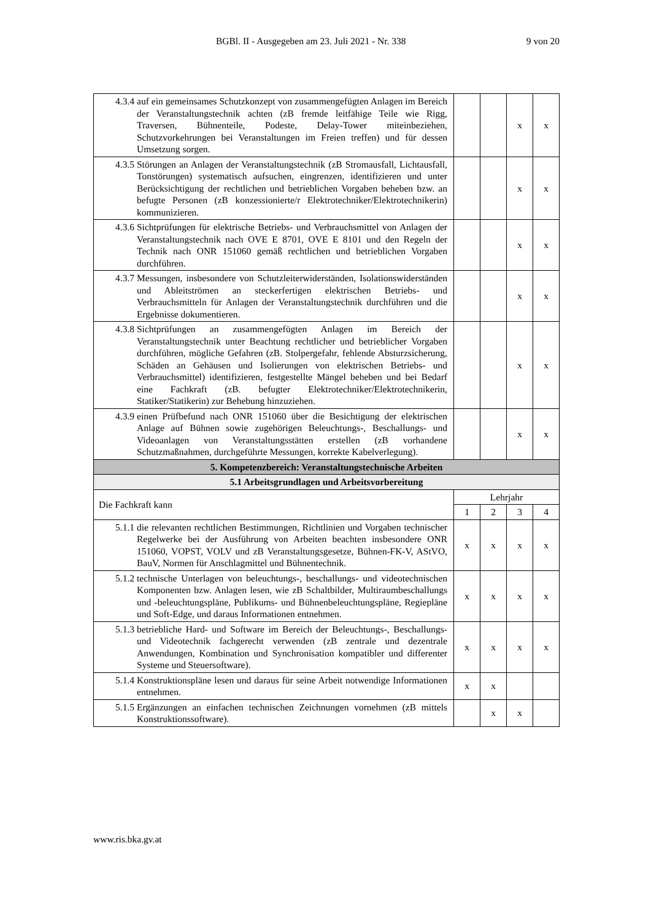BGBl. II - Ausgegeben am 23. Juli 2021 - Nr. 338 9 von 20
| 4.3.4 auf ein gemeinsames Schutzkonzept von zusammengefügten Anlagen im Bereich der Veranstaltungstechnik achten (zB fremde leitfähige Teile wie Rigg, Traversen, Bühnenteile, Podeste, Delay-Tower miteinbeziehen, Schutzvorkehrungen bei Veranstaltungen im Freien treffen) und für dessen Umsetzung sorgen. | | | x | x |
| 4.3.5 Störungen an Anlagen der Veranstaltungstechnik (zB Stromausfall, Lichtausfall, Tonstörungen) systematisch aufsuchen, eingrenzen, identifizieren und unter Berücksichtigung der rechtlichen und betrieblichen Vorgaben beheben bzw. an befugte Personen (zB konzessionierte/r Elektrotechniker/Elektrotechnikerin) kommunizieren. | | | x | x |
| 4.3.6 Sichtprüfungen für elektrische Betriebs- und Verbrauchsmittel von Anlagen der Veranstaltungstechnik nach OVE E 8701, OVE E 8101 und den Regeln der Technik nach ONR 151060 gemäß rechtlichen und betrieblichen Vorgaben durchführen. | | | x | x |
| 4.3.7 Messungen, insbesondere von Schutzleiterwiderständen, Isolationswiderständen und Ableitströmen an steckerfertigen elektrischen Betriebs- und Verbrauchsmitteln für Anlagen der Veranstaltungstechnik durchführen und die Ergebnisse dokumentieren. | | | x | x |
| 4.3.8 Sichtprüfungen an zusammengefügten Anlagen im Bereich der Veranstaltungstechnik unter Beachtung rechtlicher und betrieblicher Vorgaben durchführen, mögliche Gefahren (zB. Stolpergefahr, fehlende Absturzsicherung, Schäden an Gehäusen und Isolierungen von elektrischen Betriebs- und Verbrauchsmittel) identifizieren, festgestellte Mängel beheben und bei Bedarf eine Fachkraft (zB. befugter Elektrotechniker/Elektrotechnikerin, Statiker/Statikerin) zur Behebung hinzuziehen. | | | x | x |
| 4.3.9 einen Prüfbefund nach ONR 151060 über die Besichtigung der elektrischen Anlage auf Bühnen sowie zugehörigen Beleuchtungs-, Beschallungs- und Videoanlagen von Veranstaltungsstätten erstellen (zB vorhandene Schutzmaßnahmen, durchgeführte Messungen, korrekte Kabelverlegung). | | | x | x |
| 5. Kompetenzbereich: Veranstaltungstechnische Arbeiten | | | | |
| 5.1 Arbeitsgrundlagen und Arbeitsvorbereitung | | | | |
| Die Fachkraft kann | Lehrjahr | | | |
| | 1 | 2 | 3 | 4 |
| 5.1.1 die relevanten rechtlichen Bestimmungen, Richtlinien und Vorgaben technischer Regelwerke bei der Ausführung von Arbeiten beachten insbesondere ONR 151060, VOPST, VOLV und zB Veranstaltungsgesetze, Bühnen-FK-V, AStVO, BauV, Normen für Anschlagmittel und Bühnentechnik. | x | x | x | x |
| 5.1.2 technische Unterlagen von beleuchtungs-, beschallungs- und videotechnischen Komponenten bzw. Anlagen lesen, wie zB Schaltbilder, Multiraumbeschallungs und -beleuchtungspläne, Publikums- und Bühnenbeleuchtungspläne, Regiepläne und Soft-Edge, und daraus Informationen entnehmen. | x | x | x | x |
| 5.1.3 betriebliche Hard- und Software im Bereich der Beleuchtungs-, Beschallungs- und Videotechnik fachgerecht verwenden (zB zentrale und dezentrale Anwendungen, Kombination und Synchronisation kompatibler und differenter Systeme und Steuersoftware). | x | x | x | x |
| 5.1.4 Konstruktionspläne lesen und daraus für seine Arbeit notwendige Informationen entnehmen. | x | x | | |
| 5.1.5 Ergänzungen an einfachen technischen Zeichnungen vornehmen (zB mittels Konstruktionssoftware). | | x | x | |
www.ris.bka.gv.at